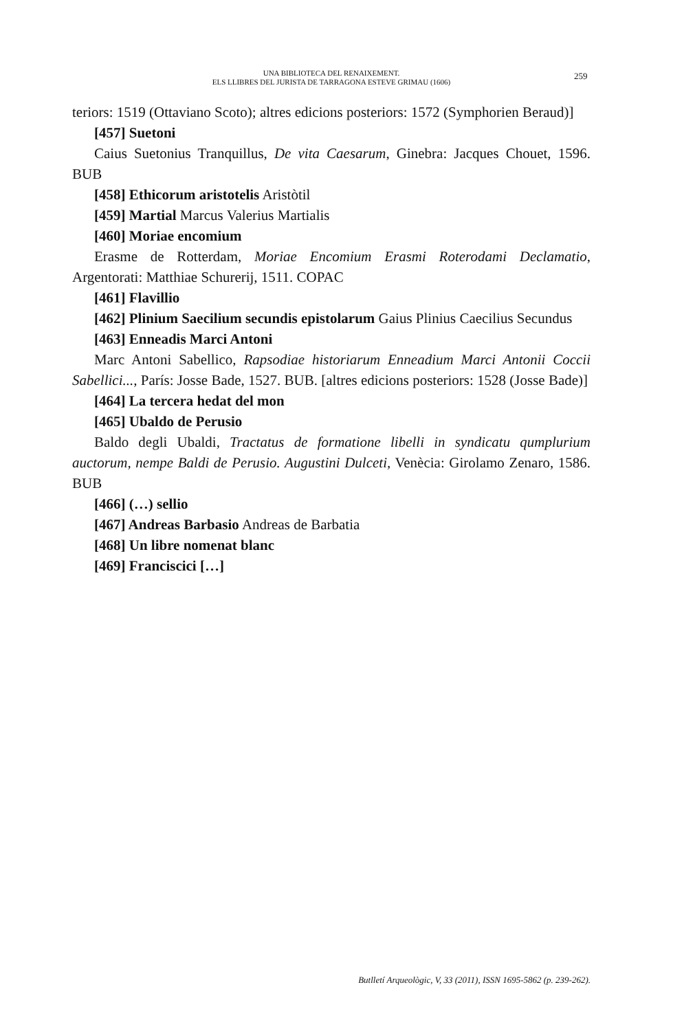UNA BIBLIOTECA DEL RENAIXEMENT.
ELS LLIBRES DEL JURISTA DE TARRAGONA ESTEVE GRIMAU (1606)
259
teriors: 1519 (Ottaviano Scoto); altres edicions posteriors: 1572 (Symphorien Beraud)]
[457] Suetoni
Caius Suetonius Tranquillus, De vita Caesarum, Ginebra: Jacques Chouet, 1596. BUB
[458] Ethicorum aristotelis Aristòtil
[459] Martial Marcus Valerius Martialis
[460] Moriae encomium
Erasme de Rotterdam, Moriae Encomium Erasmi Roterodami Declamatio, Argentorati: Matthiae Schurerij, 1511. COPAC
[461] Flavillio
[462] Plinium Saecilium secundis epistolarum Gaius Plinius Caecilius Secundus
[463] Enneadis Marci Antoni
Marc Antoni Sabellico, Rapsodiae historiarum Enneadium Marci Antonii Coccii Sabellici..., París: Josse Bade, 1527. BUB. [altres edicions posteriors: 1528 (Josse Bade)]
[464] La tercera hedat del mon
[465] Ubaldo de Perusio
Baldo degli Ubaldi, Tractatus de formatione libelli in syndicatu qumplurium auctorum, nempe Baldi de Perusio. Augustini Dulceti, Venècia: Girolamo Zenaro, 1586. BUB
[466] (…) sellio
[467] Andreas Barbasio Andreas de Barbatia
[468] Un libre nomenat blanc
[469] Franciscici […]
Butlletí Arqueològic, V, 33 (2011), ISSN 1695-5862 (p. 239-262).